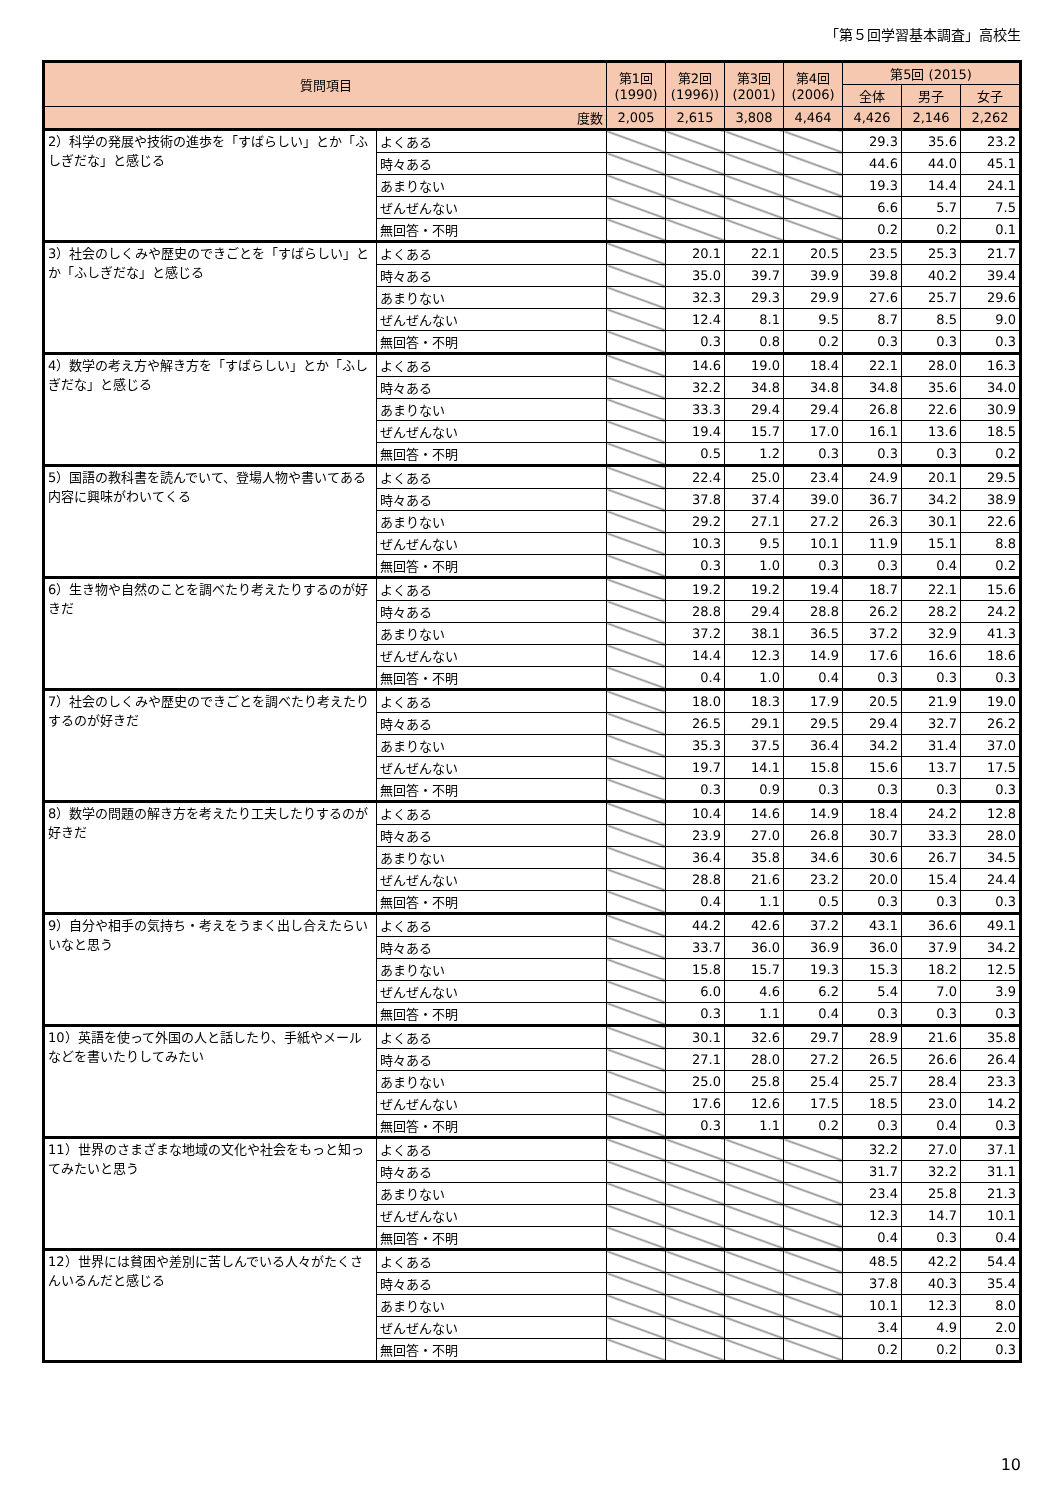「第５回学習基本調査」高校生
| 質問項目 | | 第1回 (1990) | 第2回 (1996)) | 第3回 (2001) | 第4回 (2006) | 第5回 (2015) | | |
| --- | --- | --- | --- | --- | --- | --- | --- | --- |
| | | | | | | 全体 | 男子 | 女子 |
| 度数 | | 2,005 | 2,615 | 3,808 | 4,464 | 4,426 | 2,146 | 2,262 |
| 2）科学の発展や技術の進歩を「すばらしい」とか「ふしぎだな」と感じる | よくある | | | | | 29.3 | 35.6 | 23.2 |
| | 時々ある | | | | | 44.6 | 44.0 | 45.1 |
| | あまりない | | | | | 19.3 | 14.4 | 24.1 |
| | ぜんぜんない | | | | | 6.6 | 5.7 | 7.5 |
| | 無回答・不明 | | | | | 0.2 | 0.2 | 0.1 |
| 3）社会のしくみや歴史のできごとを「すばらしい」とか「ふしぎだな」と感じる | よくある | | 20.1 | 22.1 | 20.5 | 23.5 | 25.3 | 21.7 |
| | 時々ある | | 35.0 | 39.7 | 39.9 | 39.8 | 40.2 | 39.4 |
| | あまりない | | 32.3 | 29.3 | 29.9 | 27.6 | 25.7 | 29.6 |
| | ぜんぜんない | | 12.4 | 8.1 | 9.5 | 8.7 | 8.5 | 9.0 |
| | 無回答・不明 | | 0.3 | 0.8 | 0.2 | 0.3 | 0.3 | 0.3 |
| 4）数学の考え方や解き方を「すばらしい」とか「ふしぎだな」と感じる | よくある | | 14.6 | 19.0 | 18.4 | 22.1 | 28.0 | 16.3 |
| | 時々ある | | 32.2 | 34.8 | 34.8 | 34.8 | 35.6 | 34.0 |
| | あまりない | | 33.3 | 29.4 | 29.4 | 26.8 | 22.6 | 30.9 |
| | ぜんぜんない | | 19.4 | 15.7 | 17.0 | 16.1 | 13.6 | 18.5 |
| | 無回答・不明 | | 0.5 | 1.2 | 0.3 | 0.3 | 0.3 | 0.2 |
| 5）国語の教科書を読んでいて、登場人物や書いてある内容に興味がわいてくる | よくある | | 22.4 | 25.0 | 23.4 | 24.9 | 20.1 | 29.5 |
| | 時々ある | | 37.8 | 37.4 | 39.0 | 36.7 | 34.2 | 38.9 |
| | あまりない | | 29.2 | 27.1 | 27.2 | 26.3 | 30.1 | 22.6 |
| | ぜんぜんない | | 10.3 | 9.5 | 10.1 | 11.9 | 15.1 | 8.8 |
| | 無回答・不明 | | 0.3 | 1.0 | 0.3 | 0.3 | 0.4 | 0.2 |
| 6）生き物や自然のことを調べたり考えたりするのが好きだ | よくある | | 19.2 | 19.2 | 19.4 | 18.7 | 22.1 | 15.6 |
| | 時々ある | | 28.8 | 29.4 | 28.8 | 26.2 | 28.2 | 24.2 |
| | あまりない | | 37.2 | 38.1 | 36.5 | 37.2 | 32.9 | 41.3 |
| | ぜんぜんない | | 14.4 | 12.3 | 14.9 | 17.6 | 16.6 | 18.6 |
| | 無回答・不明 | | 0.4 | 1.0 | 0.4 | 0.3 | 0.3 | 0.3 |
| 7）社会のしくみや歴史のできごとを調べたり考えたりするのが好きだ | よくある | | 18.0 | 18.3 | 17.9 | 20.5 | 21.9 | 19.0 |
| | 時々ある | | 26.5 | 29.1 | 29.5 | 29.4 | 32.7 | 26.2 |
| | あまりない | | 35.3 | 37.5 | 36.4 | 34.2 | 31.4 | 37.0 |
| | ぜんぜんない | | 19.7 | 14.1 | 15.8 | 15.6 | 13.7 | 17.5 |
| | 無回答・不明 | | 0.3 | 0.9 | 0.3 | 0.3 | 0.3 | 0.3 |
| 8）数学の問題の解き方を考えたり工夫したりするのが好きだ | よくある | | 10.4 | 14.6 | 14.9 | 18.4 | 24.2 | 12.8 |
| | 時々ある | | 23.9 | 27.0 | 26.8 | 30.7 | 33.3 | 28.0 |
| | あまりない | | 36.4 | 35.8 | 34.6 | 30.6 | 26.7 | 34.5 |
| | ぜんぜんない | | 28.8 | 21.6 | 23.2 | 20.0 | 15.4 | 24.4 |
| | 無回答・不明 | | 0.4 | 1.1 | 0.5 | 0.3 | 0.3 | 0.3 |
| 9）自分や相手の気持ち・考えをうまく出し合えたらいいなと思う | よくある | | 44.2 | 42.6 | 37.2 | 43.1 | 36.6 | 49.1 |
| | 時々ある | | 33.7 | 36.0 | 36.9 | 36.0 | 37.9 | 34.2 |
| | あまりない | | 15.8 | 15.7 | 19.3 | 15.3 | 18.2 | 12.5 |
| | ぜんぜんない | | 6.0 | 4.6 | 6.2 | 5.4 | 7.0 | 3.9 |
| | 無回答・不明 | | 0.3 | 1.1 | 0.4 | 0.3 | 0.3 | 0.3 |
| 10）英語を使って外国の人と話したり、手紙やメールなどを書いたりしてみたい | よくある | | 30.1 | 32.6 | 29.7 | 28.9 | 21.6 | 35.8 |
| | 時々ある | | 27.1 | 28.0 | 27.2 | 26.5 | 26.6 | 26.4 |
| | あまりない | | 25.0 | 25.8 | 25.4 | 25.7 | 28.4 | 23.3 |
| | ぜんぜんない | | 17.6 | 12.6 | 17.5 | 18.5 | 23.0 | 14.2 |
| | 無回答・不明 | | 0.3 | 1.1 | 0.2 | 0.3 | 0.4 | 0.3 |
| 11）世界のさまざまな地域の文化や社会をもっと知ってみたいと思う | よくある | | | | | 32.2 | 27.0 | 37.1 |
| | 時々ある | | | | | 31.7 | 32.2 | 31.1 |
| | あまりない | | | | | 23.4 | 25.8 | 21.3 |
| | ぜんぜんない | | | | | 12.3 | 14.7 | 10.1 |
| | 無回答・不明 | | | | | 0.4 | 0.3 | 0.4 |
| 12）世界には貧困や差別に苦しんでいる人々がたくさんいるんだと感じる | よくある | | | | | 48.5 | 42.2 | 54.4 |
| | 時々ある | | | | | 37.8 | 40.3 | 35.4 |
| | あまりない | | | | | 10.1 | 12.3 | 8.0 |
| | ぜんぜんない | | | | | 3.4 | 4.9 | 2.0 |
| | 無回答・不明 | | | | | 0.2 | 0.2 | 0.3 |
10